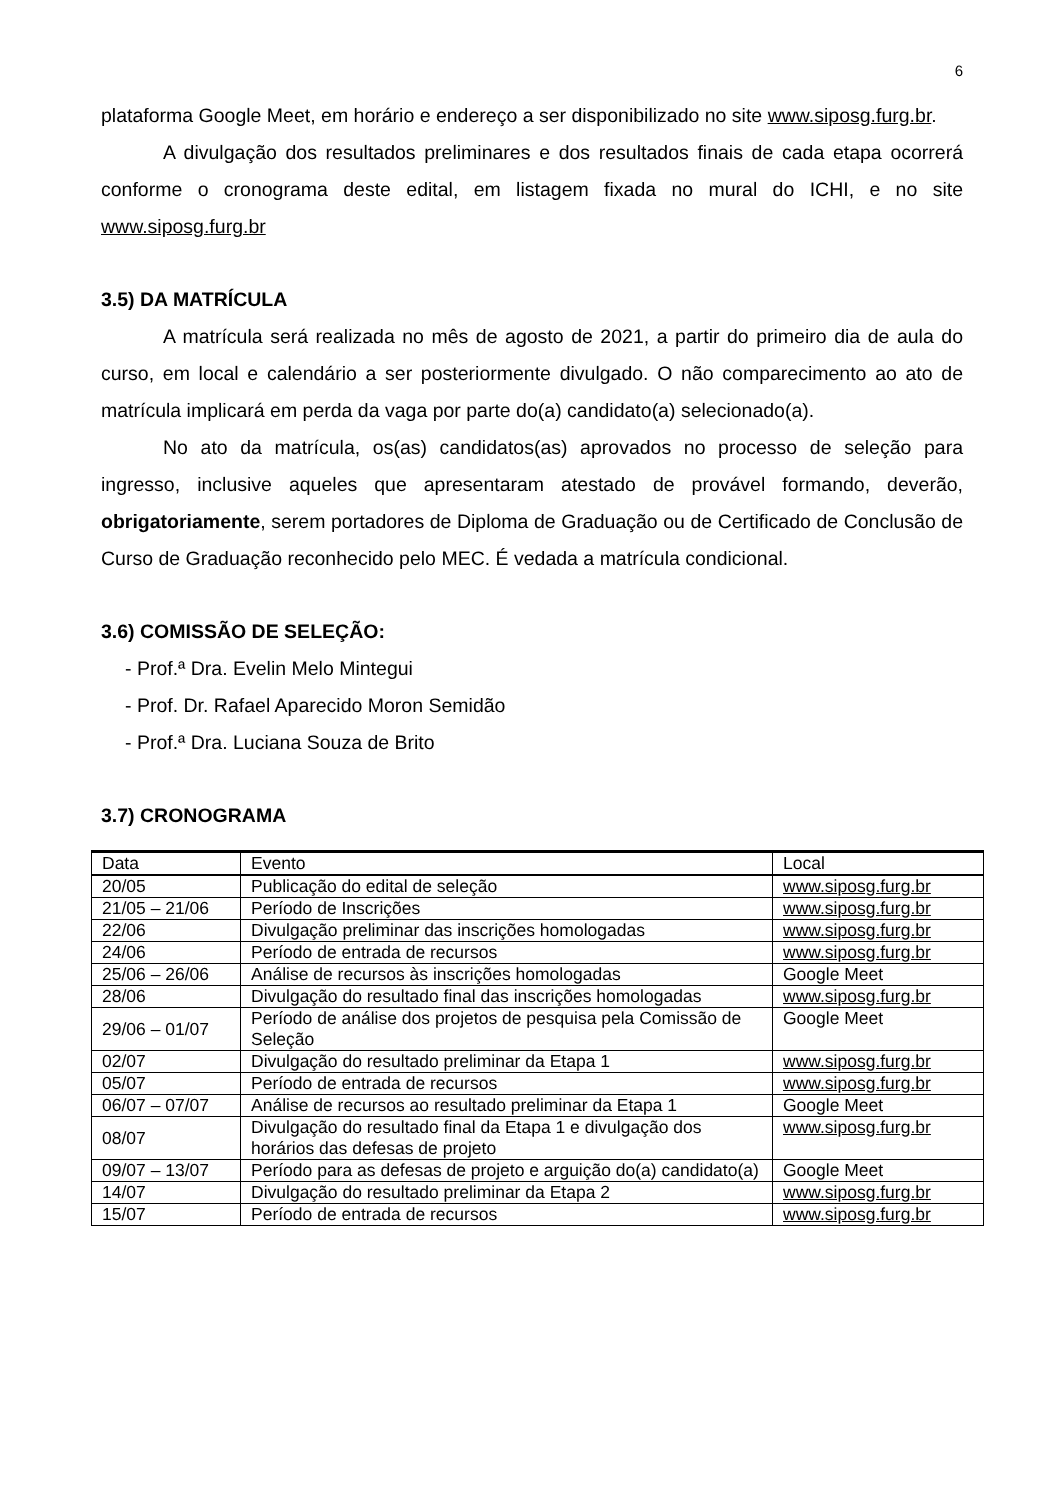6
plataforma Google Meet, em horário e endereço a ser disponibilizado no site www.siposg.furg.br.
A divulgação dos resultados preliminares e dos resultados finais de cada etapa ocorrerá conforme o cronograma deste edital, em listagem fixada no mural do ICHI, e no site www.siposg.furg.br
3.5) DA MATRÍCULA
A matrícula será realizada no mês de agosto de 2021, a partir do primeiro dia de aula do curso, em local e calendário a ser posteriormente divulgado. O não comparecimento ao ato de matrícula implicará em perda da vaga por parte do(a) candidato(a) selecionado(a).
No ato da matrícula, os(as) candidatos(as) aprovados no processo de seleção para ingresso, inclusive aqueles que apresentaram atestado de provável formando, deverão, obrigatoriamente, serem portadores de Diploma de Graduação ou de Certificado de Conclusão de Curso de Graduação reconhecido pelo MEC. É vedada a matrícula condicional.
3.6) COMISSÃO DE SELEÇÃO:
- Prof.ª Dra. Evelin Melo Mintegui
- Prof. Dr. Rafael Aparecido Moron Semidão
- Prof.ª Dra. Luciana Souza de Brito
3.7) CRONOGRAMA
| Data | Evento | Local |
| --- | --- | --- |
| 20/05 | Publicação do edital de seleção | www.siposg.furg.br |
| 21/05 – 21/06 | Período de Inscrições | www.siposg.furg.br |
| 22/06 | Divulgação preliminar das inscrições homologadas | www.siposg.furg.br |
| 24/06 | Período de entrada de recursos | www.siposg.furg.br |
| 25/06 – 26/06 | Análise de recursos às inscrições homologadas | Google Meet |
| 28/06 | Divulgação do resultado final das inscrições homologadas | www.siposg.furg.br |
| 29/06 – 01/07 | Período de análise dos projetos de pesquisa pela Comissão de Seleção | Google Meet |
| 02/07 | Divulgação do resultado preliminar da Etapa 1 | www.siposg.furg.br |
| 05/07 | Período de entrada de recursos | www.siposg.furg.br |
| 06/07 – 07/07 | Análise de recursos ao resultado preliminar da Etapa 1 | Google Meet |
| 08/07 | Divulgação do resultado final da Etapa 1 e divulgação dos horários das defesas de projeto | www.siposg.furg.br |
| 09/07 – 13/07 | Período para as defesas de projeto e arguição do(a) candidato(a) | Google Meet |
| 14/07 | Divulgação do resultado preliminar da Etapa 2 | www.siposg.furg.br |
| 15/07 | Período de entrada de recursos | www.siposg.furg.br |